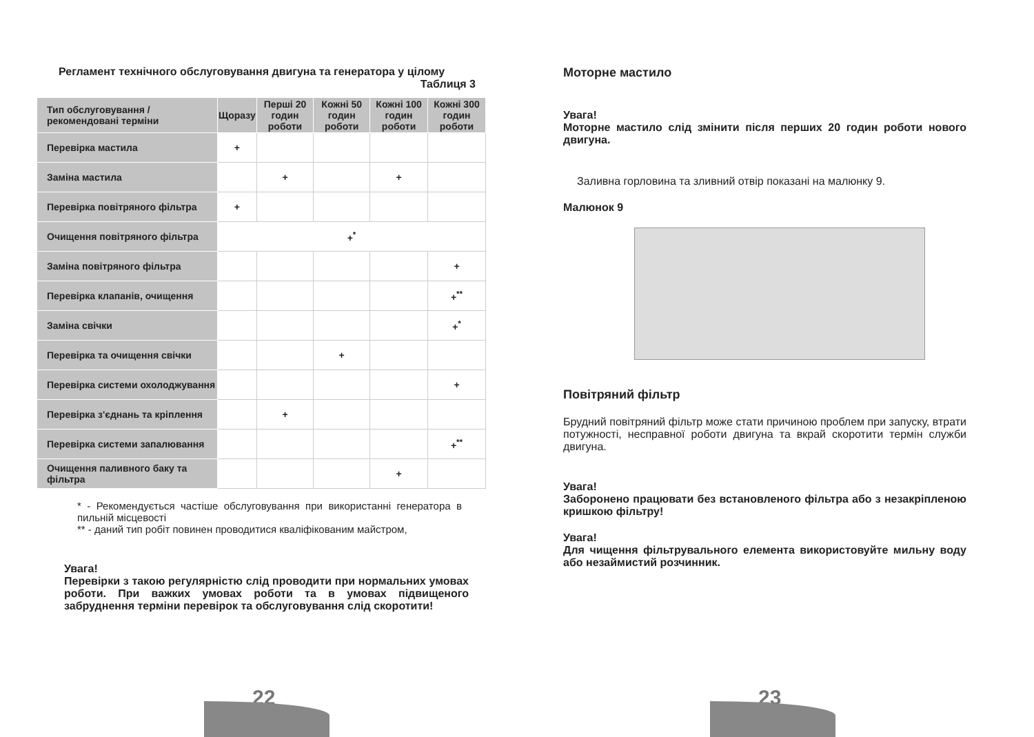Регламент технічного обслуговування двигуна та генератора у цілому
Таблиця 3
| Тип обслуговування / рекомендовані терміни | Щоразу | Перші 20 годин роботи | Кожні 50 годин роботи | Кожні 100 годин роботи | Кожні 300 годин роботи |
| --- | --- | --- | --- | --- | --- |
| Перевірка мастила | + | | | | |
| Заміна мастила | | + | | + | |
| Перевірка повітряного фільтра | + | | | | |
| Очищення повітряного фільтра | +<sup>*</sup> | | | | |
| Заміна повітряного фільтра | | | | | + |
| Перевірка клапанів, очищення | | | | | +<sup>**</sup> |
| Заміна свічки | | | | | +<sup>*</sup> |
| Перевірка та очищення свічки | | | + | | |
| Перевірка системи охолоджування | | | | | + |
| Перевірка з'єднань та кріплення | | + | | | |
| Перевірка системи запалювання | | | | | +<sup>**</sup> |
| Очищення паливного баку та фільтра | | | | + | |
* - Рекомендується частіше обслуговування при використанні генератора в пильній місцевості
** - даний тип робіт повинен проводитися кваліфікованим майстром,
Увага!
Перевірки з такою регулярністю слід проводити при нормальних умовах роботи. При важких умовах роботи та в умовах підвищеного забруднення терміни перевірок та обслуговування слід скоротити!
22
Моторне мастило
Увага!
Моторне мастило слід змінити після перших 20 годин роботи нового двигуна.
Заливна горловина та зливний отвір показані на малюнку 9.
Малюнок 9
Повітряний фільтр
Брудний повітряний фільтр може стати причиною проблем при запуску, втрати потужності, несправної роботи двигуна та вкрай скоротити термін служби двигуна.
Увага!
Заборонено працювати без встановленого фільтра або з незакріпленою кришкою фільтру!
Увага!
Для чищення фільтрувального елемента використовуйте мильну воду або незаймистий розчинник.
23